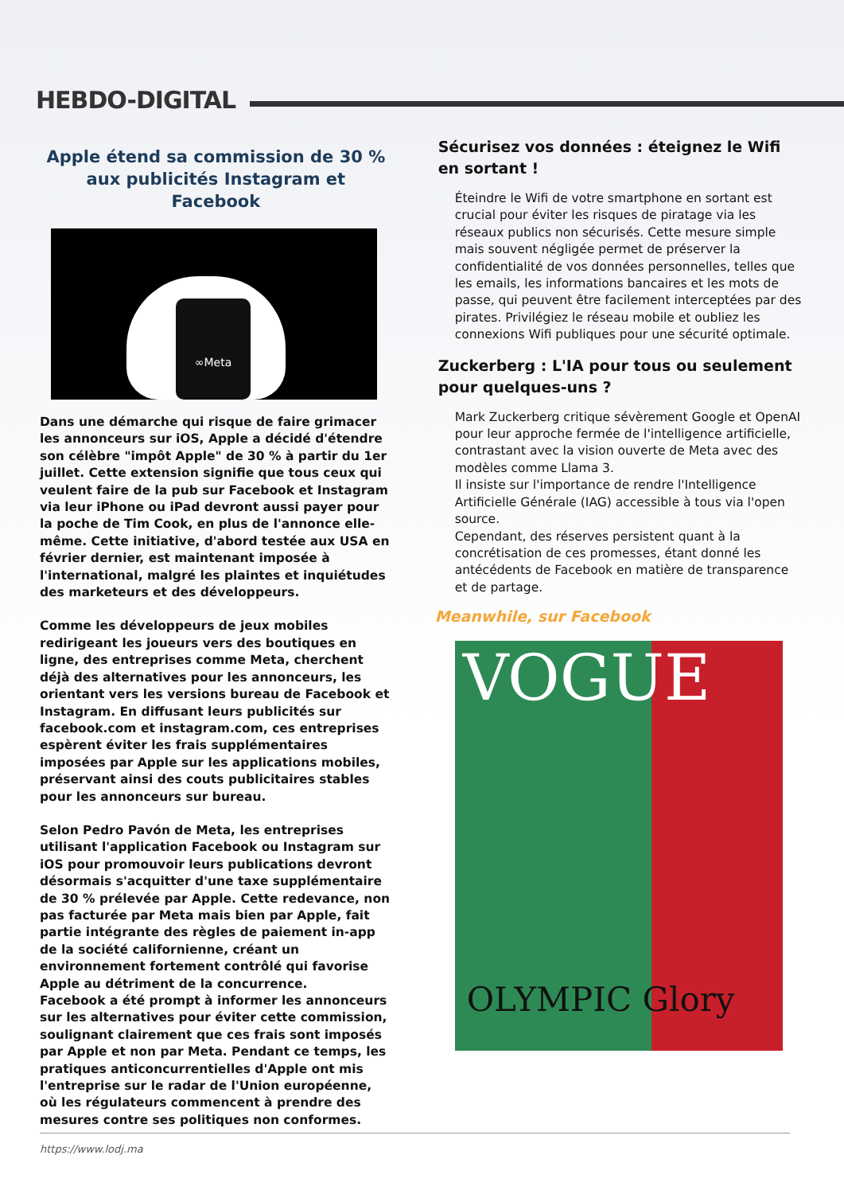HEBDO-DIGITAL
Apple étend sa commission de 30 % aux publicités Instagram et Facebook
∞Meta
Dans une démarche qui risque de faire grimacer les annonceurs sur iOS, Apple a décidé d'étendre son célèbre "impôt Apple" de 30 % à partir du 1er juillet. Cette extension signifie que tous ceux qui veulent faire de la pub sur Facebook et Instagram via leur iPhone ou iPad devront aussi payer pour la poche de Tim Cook, en plus de l'annonce elle-même. Cette initiative, d'abord testée aux USA en février dernier, est maintenant imposée à l'international, malgré les plaintes et inquiétudes des marketeurs et des développeurs.
Comme les développeurs de jeux mobiles redirigeant les joueurs vers des boutiques en ligne, des entreprises comme Meta, cherchent déjà des alternatives pour les annonceurs, les orientant vers les versions bureau de Facebook et Instagram. En diffusant leurs publicités sur facebook.com et instagram.com, ces entreprises espèrent éviter les frais supplémentaires imposées par Apple sur les applications mobiles, préservant ainsi des couts publicitaires stables pour les annonceurs sur bureau.
Selon Pedro Pavón de Meta, les entreprises utilisant l'application Facebook ou Instagram sur iOS pour promouvoir leurs publications devront désormais s'acquitter d'une taxe supplémentaire de 30 % prélevée par Apple. Cette redevance, non pas facturée par Meta mais bien par Apple, fait partie intégrante des règles de paiement in-app de la société californienne, créant un environnement fortement contrôlé qui favorise Apple au détriment de la concurrence.
Facebook a été prompt à informer les annonceurs sur les alternatives pour éviter cette commission, soulignant clairement que ces frais sont imposés par Apple et non par Meta. Pendant ce temps, les pratiques anticoncurrentielles d'Apple ont mis l'entreprise sur le radar de l'Union européenne, où les régulateurs commencent à prendre des mesures contre ses politiques non conformes.
Sécurisez vos données : éteignez le Wifi en sortant !
Éteindre le Wifi de votre smartphone en sortant est crucial pour éviter les risques de piratage via les réseaux publics non sécurisés. Cette mesure simple mais souvent négligée permet de préserver la confidentialité de vos données personnelles, telles que les emails, les informations bancaires et les mots de passe, qui peuvent être facilement interceptées par des pirates. Privilégiez le réseau mobile et oubliez les connexions Wifi publiques pour une sécurité optimale.
Zuckerberg : L'IA pour tous ou seulement pour quelques-uns ?
Mark Zuckerberg critique sévèrement Google et OpenAI pour leur approche fermée de l'intelligence artificielle, contrastant avec la vision ouverte de Meta avec des modèles comme Llama 3.
Il insiste sur l'importance de rendre l'Intelligence Artificielle Générale (IAG) accessible à tous via l'open source.
Cependant, des réserves persistent quant à la concrétisation de ces promesses, étant donné les antécédents de Facebook en matière de transparence et de partage.
Meanwhile, sur Facebook
VOGUE
OLYMPIC Glory
https://www.lodj.ma